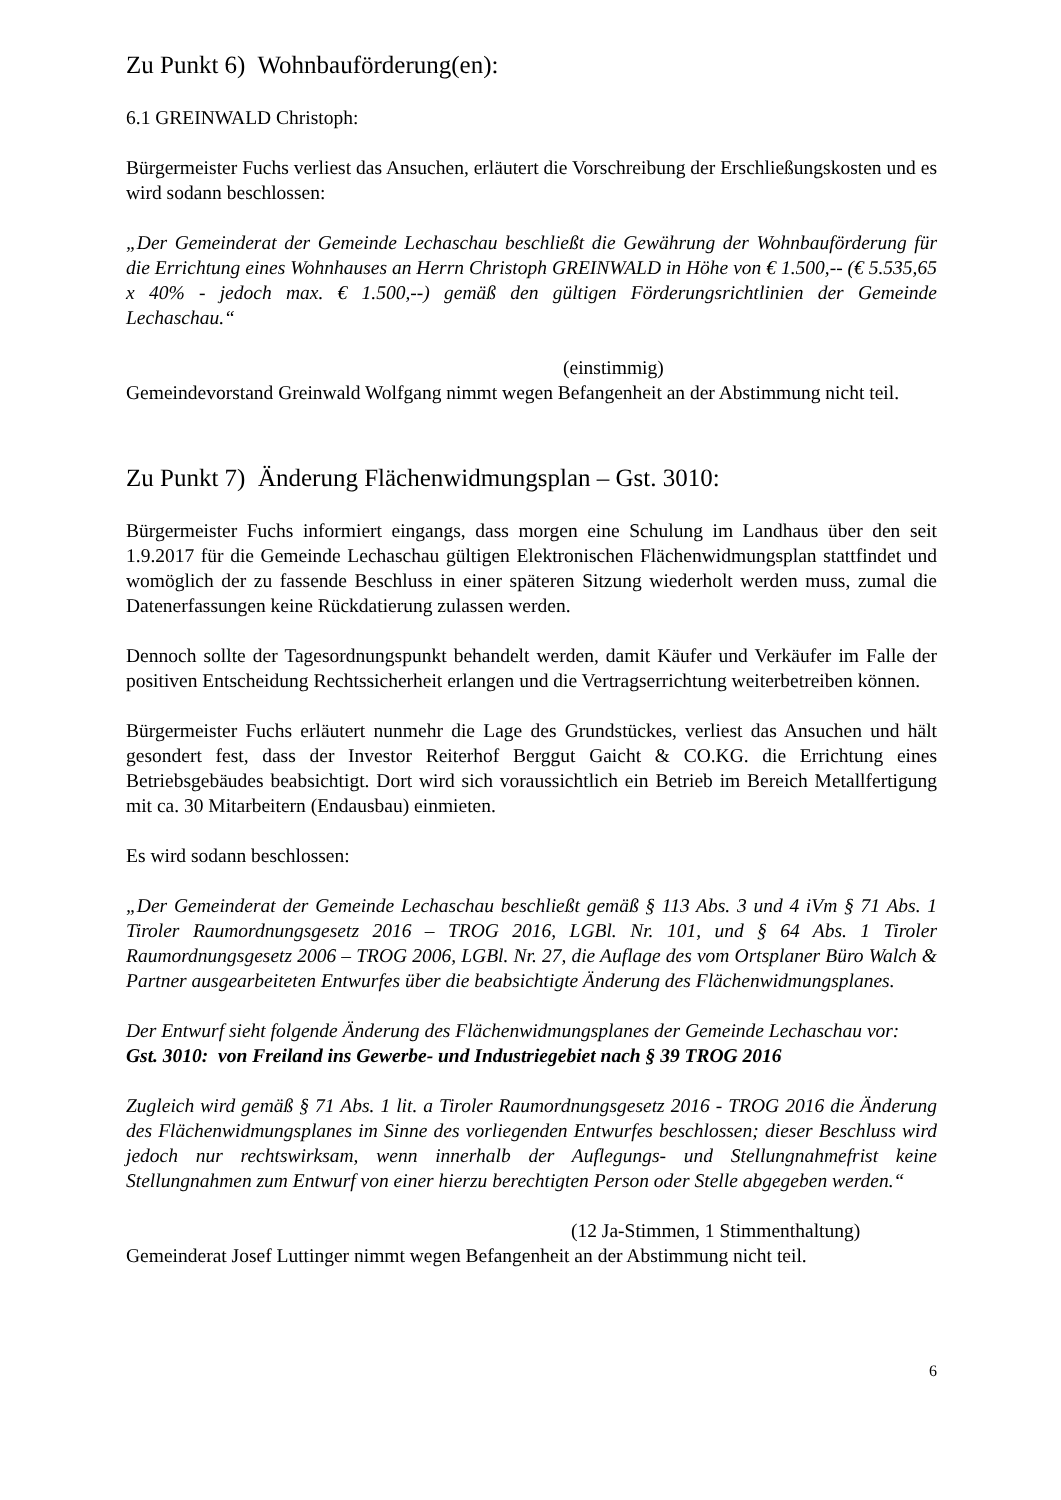Zu Punkt 6) Wohnbauförderung(en):
6.1 GREINWALD Christoph:
Bürgermeister Fuchs verliest das Ansuchen, erläutert die Vorschreibung der Erschließungskosten und es wird sodann beschlossen:
„Der Gemeinderat der Gemeinde Lechaschau beschließt die Gewährung der Wohnbauförderung für die Errichtung eines Wohnhauses an Herrn Christoph GREINWALD in Höhe von € 1.500,-- (€ 5.535,65 x 40% - jedoch max. € 1.500,--) gemäß den gültigen Förderungsrichtlinien der Gemeinde Lechaschau.“
(einstimmig)
Gemeindevorstand Greinwald Wolfgang nimmt wegen Befangenheit an der Abstimmung nicht teil.
Zu Punkt 7) Änderung Flächenwidmungsplan – Gst. 3010:
Bürgermeister Fuchs informiert eingangs, dass morgen eine Schulung im Landhaus über den seit 1.9.2017 für die Gemeinde Lechaschau gültigen Elektronischen Flächenwidmungsplan stattfindet und womöglich der zu fassende Beschluss in einer späteren Sitzung wiederholt werden muss, zumal die Datenerfassungen keine Rückdatierung zulassen werden.
Dennoch sollte der Tagesordnungspunkt behandelt werden, damit Käufer und Verkäufer im Falle der positiven Entscheidung Rechtssicherheit erlangen und die Vertragserrichtung weiterbetreiben können.
Bürgermeister Fuchs erläutert nunmehr die Lage des Grundstückes, verliest das Ansuchen und hält gesondert fest, dass der Investor Reiterhof Berggut Gaicht & CO.KG. die Errichtung eines Betriebsgebäudes beabsichtigt. Dort wird sich voraussichtlich ein Betrieb im Bereich Metallfertigung mit ca. 30 Mitarbeitern (Endausbau) einmieten.
Es wird sodann beschlossen:
„Der Gemeinderat der Gemeinde Lechaschau beschließt gemäß § 113 Abs. 3 und 4 iVm § 71 Abs. 1 Tiroler Raumordnungsgesetz 2016 – TROG 2016, LGBl. Nr. 101, und § 64 Abs. 1 Tiroler Raumordnungsgesetz 2006 – TROG 2006, LGBl. Nr. 27, die Auflage des vom Ortsplaner Büro Walch & Partner ausgearbeiteten Entwurfes über die beabsichtigte Änderung des Flächenwidmungsplanes.
Der Entwurf sieht folgende Änderung des Flächenwidmungsplanes der Gemeinde Lechaschau vor:
Gst. 3010: von Freiland ins Gewerbe- und Industriegebiet nach § 39 TROG 2016
Zugleich wird gemäß § 71 Abs. 1 lit. a Tiroler Raumordnungsgesetz 2016 - TROG 2016 die Änderung des Flächenwidmungsplanes im Sinne des vorliegenden Entwurfes beschlossen; dieser Beschluss wird jedoch nur rechtswirksam, wenn innerhalb der Auflegungs- und Stellungnahmefrist keine Stellungnahmen zum Entwurf von einer hierzu berechtigten Person oder Stelle abgegeben werden.“
(12 Ja-Stimmen, 1 Stimmenthaltung)
Gemeinderat Josef Luttinger nimmt wegen Befangenheit an der Abstimmung nicht teil.
6